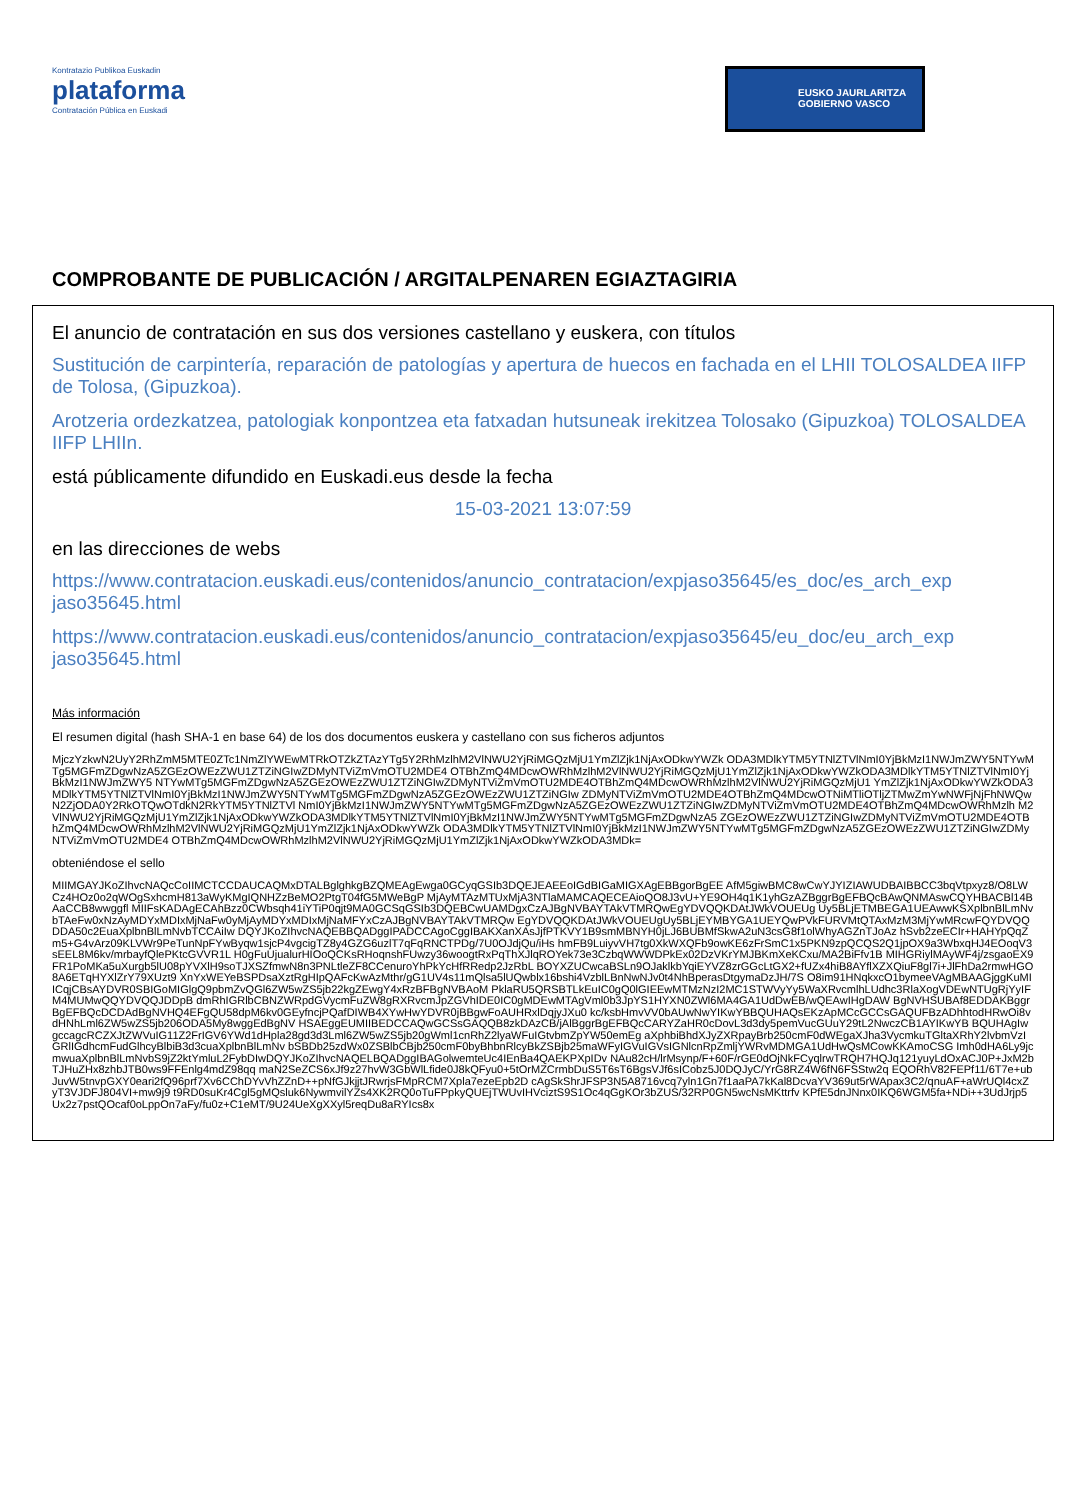Kontratazio Publikoa Euskadin
plataforma
Contratación Pública en Euskadi
EUSKO JAURLARITZA
GOBIERNO VASCO
COMPROBANTE DE PUBLICACIÓN / ARGITALPENAREN EGIAZTAGIRIA
El anuncio de contratación en sus dos versiones castellano y euskera, con títulos
Sustitución de carpintería, reparación de patologías y apertura de huecos en fachada en el LHII TOLOSALDEA IIFP de Tolosa, (Gipuzkoa).
Arotzeria ordezkatzea, patologiak konpontzea eta fatxadan hutsuneak irekitzea Tolosako (Gipuzkoa) TOLOSALDEA IIFP LHIIn.
está públicamente difundido en Euskadi.eus desde la fecha
15-03-2021 13:07:59
en las direcciones de webs
https://www.contratacion.euskadi.eus/contenidos/anuncio_contratacion/expjaso35645/es_doc/es_arch_exp jaso35645.html
https://www.contratacion.euskadi.eus/contenidos/anuncio_contratacion/expjaso35645/eu_doc/eu_arch_exp jaso35645.html
Más información
El resumen digital (hash SHA-1 en base 64) de los dos documentos euskera y castellano con sus ficheros adjuntos
MjczYzkwN2UyY2RhZmM5MTE0ZTc1NmZlYWEwMTRkOTZkZTAzYTg5Y2RhMzlhM2VlNWU2YjRiMGQzMjU1YmZlZjk1NjAxODkwYWZk ODA3MDlkYTM5YTNlZTVlNmI0YjBkMzI1NWJmZWY5NTYwMTg5MGFmZDgwNzA5ZGEzOWEzZWU1ZTZiNGIwZDMyNTViZmVmOTU2MDE4 OTBhZmQ4MDcwOWRhMzlhM2VlNWU2YjRiMGQzMjU1YmZlZjk1NjAxODkwYWZkODA3MDlkYTM5YTNlZTVlNmI0YjBkMzI1NWJmZWY5 NTYwMTg5MGFmZDgwNzA5ZGEzOWEzZWU1ZTZiNGIwZDMyNTViZmVmOTU2MDE4OTBhZmQ4MDcwOWRhMzlhM2VlNWU2YjRiMGQzMjU1 YmZlZjk1NjAxODkwYWZkODA3MDlkYTM5YTNlZTVlNmI0YjBkMzI1NWJmZWY5NTYwMTg5MGFmZDgwNzA5ZGEzOWEzZWU1ZTZiNGIw ZDMyNTViZmVmOTU2MDE4OTBhZmQ4MDcwOTNiMTliOTljZTMwZmYwNWFjNjFhNWQwN2ZjODA0Y2RkOTQwOTdkN2RkYTM5YTNlZTVl NmI0YjBkMzI1NWJmZWY5NTYwMTg5MGFmZDgwNzA5ZGEzOWEzZWU1ZTZiNGIwZDMyNTViZmVmOTU2MDE4OTBhZmQ4MDcwOWRhMzlh M2VlNWU2YjRiMGQzMjU1YmZlZjk1NjAxODkwYWZkODA3MDlkYTM5YTNlZTVlNmI0YjBkMzI1NWJmZWY5NTYwMTg5MGFmZDgwNzA5 ZGEzOWEzZWU1ZTZiNGIwZDMyNTViZmVmOTU2MDE4OTBhZmQ4MDcwOWRhMzlhM2VlNWU2YjRiMGQzMjU1YmZlZjk1NjAxODkwYWZk ODA3MDlkYTM5YTNlZTVlNmI0YjBkMzI1NWJmZWY5NTYwMTg5MGFmZDgwNzA5ZGEzOWEzZWU1ZTZiNGIwZDMyNTViZmVmOTU2MDE4 OTBhZmQ4MDcwOWRhMzlhM2VlNWU2YjRiMGQzMjU1YmZlZjk1NjAxODkwYWZkODA3MDk=
obteniéndose el sello
MIIMGAYJKoZIhvcNAQcCoIIMCTCCDAUCAQMxDTALBglghkgBZQMEAgEwga0GCyqGSIb3DQEJEAEEoIGdBIGaMIGXAgEBBgorBgEE AfM5giwBMC8wCwYJYIZIAWUDBAIBBCC3bqVtpxyz8/O8LWCz4HOz0o2qWOgSxhcmH813aWyKMgIQNHZzBeMO2PtgT04fG5MWeBgP MjAyMTAzMTUxMjA3NTlaMAMCAQECEAioQO8J3vU+YE9OH4q1K1yhGzAZBggrBgEFBQcBAwQNMAswCQYHBACBl14BAaCCB8wwggfl MIIFsKADAgECAhBzz0CWbsqh41iYTiP0qjt9MA0GCSqGSIb3DQEBCwUAMDgxCzAJBgNVBAYTAkVTMRQwEgYDVQQKDAtJWkVOUEUg Uy5BLjETMBEGA1UEAwwKSXplbnBlLmNvbTAeFw0xNzAyMDYxMDIxMjNaFw0yMjAyMDYxMDIxMjNaMFYxCzAJBgNVBAYTAkVTMRQw EgYDVQQKDAtJWkVOUEUgUy5BLjEYMBYGA1UEYQwPVkFURVMtQTAxMzM3MjYwMRcwFQYDVQQDDA50c2EuaXplbnBlLmNvbTCCAiIw DQYJKoZIhvcNAQEBBQADggIPADCCAgoCggIBAKXanXAsJjfPTKVY1B9smMBNYH0jLJ6BUBMfSkwA2uN3csG8f1olWhyAGZnTJoAz hSvb2zeECIr+HAHYpQqZm5+G4vArz09KLVWr9PeTunNpFYwByqw1sjcP4vgcigTZ8y4GZG6uzlT7qFqRNCTPDg/7U0OJdjQu/iHs hmFB9LuiyvVH7tg0XkWXQFb9owKE6zFrSmC1x5PKN9zpQCQS2Q1jpOX9a3WbxqHJ4EOoqV3sEEL8M6kv/mrbayfQlePKtcGVVR1L H0gFuUjualurHIOoQCKsRHoqnshFUwzy36woogtRxPqThXJlqROYek73e3CzbqWWWDPkEx02DzVKrYMJBKmXeKCxu/MA2BiFfv1B MIHGRiylMAyWF4j/zsgaoEX9FR1PoMKa5uXurgb5lU08pYVXlH9soTJXSZfmwN8n3PNLtleZF8CCenuroYhPkYcHfRRedp2JzRbL BOYXZUCwcaBSLn9OJaklkbYqiEYVZ8zrGGcLtGX2+fUZx4hiB8AYflXZXQiuF8gl7i+JlFhDa2rmwHGO8A6ETqHYXlZrY79XUzt9 XnYxWEYeBSPDsaXztRgHIpQAFcKwAzMthr/gG1UV4s11mQlsa5lUQwblx16bshi4VzblLBnNwNJv0t4NhBperasDtgymaDzJH/7S O8im91HNqkxcO1bymeeVAgMBAAGjggKuMIICqjCBsAYDVR0SBIGoMIGlgQ9pbmZvQGl6ZW5wZS5jb22kgZEwgY4xRzBFBgNVBAoM PklaRU5QRSBTLkEuIC0gQ0lGIEEwMTMzNzI2MC1STWVyYy5WaXRvcmlhLUdhc3RlaXogVDEwNTUgRjYyIFM4MUMwQQYDVQQJDDpB dmRhIGRlbCBNZWRpdGVycmFuZW8gRXRvcmJpZGVhIDE0IC0gMDEwMTAgVml0b3JpYS1HYXN0ZWl6MA4GA1UdDwEB/wQEAwIHgDAW BgNVHSUBAf8EDDAKBggrBgEFBQcDCDAdBgNVHQ4EFgQU58dpM6kv0GEyfncjPQafDIWB4XYwHwYDVR0jBBgwFoAUHRxlDqjyJXu0 kc/ksbHmvVV0bAUwNwYIKwYBBQUHAQsEKzApMCcGCCsGAQUFBzADhhtodHRwOi8vdHNhLml6ZW5wZS5jb206ODA5My8wggEdBgNV HSAEggEUMIIBEDCCAQwGCSsGAQQB8zkDAzCB/jAlBggrBgEFBQcCARYZaHR0cDovL3d3dy5pemVucGUuY29tL2NwczCB1AYIKwYB BQUHAgIwgccagcRCZXJtZWVuIG11Z2FrIGV6YWd1dHpla28gd3d3Lml6ZW5wZS5jb20gWml1cnRhZ2lyaWFuIGtvbmZpYW50emEg aXphbiBhdXJyZXRpayBrb250cmF0dWEgaXJha3VycmkuTGltaXRhY2lvbmVzIGRlIGdhcmFudGlhcyBlbiB3d3cuaXplbnBlLmNv bSBDb25zdWx0ZSBlbCBjb250cmF0byBhbnRlcyBkZSBjb25maWFyIGVuIGVsIGNlcnRpZmljYWRvMDMGA1UdHwQsMCowKKAmoCSG Imh0dHA6Ly9jcmwuaXplbnBlLmNvbS9jZ2ktYmluL2FybDIwDQYJKoZIhvcNAQELBQADggIBAGolwemteUc4IEnBa4QAEKPXpIDv NAu82cH/lrMsynp/F+60F/rGE0dOjNkFCyqlrwTRQH7HQJq121yuyLdOxACJ0P+JxM2bTJHuZHx8zhbJTB0ws9FFEnlg4mdZ98qq maN2SeZCS6xJf9z27hvW3GbWlLfide0J8kQFyu0+5tOrMZCrmbDuS5T6sT6BgsVJf6sICobz5J0DQJyC/YrG8RZ4W6fN6FSStw2q EQORhV82FEPf11/6T7e+ubJuvW5tnvpGXY0eari2fQ96prf7Xv6CChDYvVhZZnD++pNfGJkjjtJRwrjsFMpRCM7Xpla7ezeEpb2D cAgSkShrJFSP3N5A8716vcq7yln1Gn7f1aaPA7kKal8DcvaYV369ut5rWApax3C2/qnuAF+aWrUQl4cxZyT3VJDFJ804VI+mw9j9 t9RD0suKr4Cgl5gMQsluk6NywmvilYZs4XK2RQ0oTuFPpkyQUEjTWUvIHVciztS9S1Oc4qGgKOr3bZUS/32RP0GN5wcNsMKttrfv KPfE5dnJNnx0IKQ6WGM5fa+NDi++3UdJrjp5Ux2z7pstQOcaf0oLppOn7aFy/fu0z+C1eMT/9U24UeXgXXyl5reqDu8aRYIcs8x